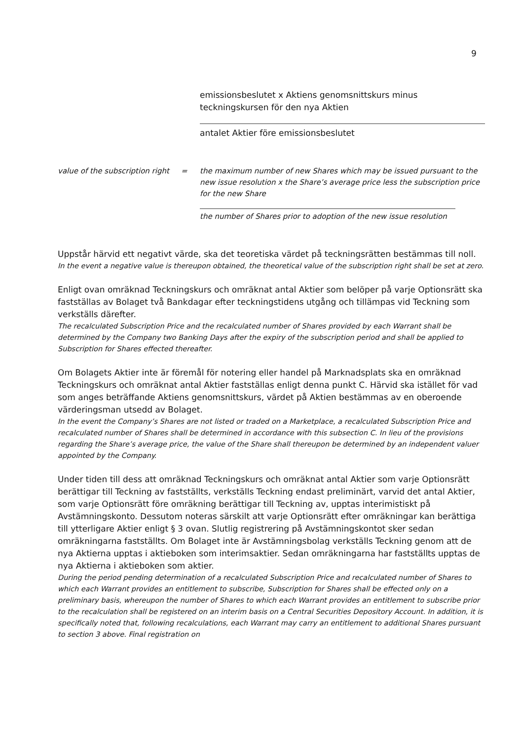9
emissionsbeslutet x Aktiens genomsnittskurs minus teckningskursen för den nya Aktien
antalet Aktier före emissionsbeslutet
value of the subscription right
= the maximum number of new Shares which may be issued pursuant to the new issue resolution x the Share’s average price less the subscription price for the new Share
the number of Shares prior to adoption of the new issue resolution
Uppstår härvid ett negativt värde, ska det teoretiska värdet på teckningsrätten bestämmas till noll.
In the event a negative value is thereupon obtained, the theoretical value of the subscription right shall be set at zero.
Enligt ovan omräknad Teckningskurs och omräknat antal Aktier som belöper på varje Optionsrätt ska fastställas av Bolaget två Bankdagar efter teckningstidens utgång och tillämpas vid Teckning som verkställs därefter.
The recalculated Subscription Price and the recalculated number of Shares provided by each Warrant shall be determined by the Company two Banking Days after the expiry of the subscription period and shall be applied to Subscription for Shares effected thereafter.
Om Bolagets Aktier inte är föremål för notering eller handel på Marknadsplats ska en omräknad Teckningskurs och omräknat antal Aktier fastställas enligt denna punkt C. Härvid ska istället för vad som anges beträffande Aktiens genomsnittskurs, värdet på Aktien bestämmas av en oberoende värderingsman utsedd av Bolaget.
In the event the Company’s Shares are not listed or traded on a Marketplace, a recalculated Subscription Price and recalculated number of Shares shall be determined in accordance with this subsection C. In lieu of the provisions regarding the Share’s average price, the value of the Share shall thereupon be determined by an independent valuer appointed by the Company.
Under tiden till dess att omräknad Teckningskurs och omräknat antal Aktier som varje Optionsrätt berättigar till Teckning av fastställts, verkställs Teckning endast preliminärt, varvid det antal Aktier, som varje Optionsrätt före omräkning berättigar till Teckning av, upptas interimistiskt på Avstämningskonto. Dessutom noteras särskilt att varje Optionsrätt efter omräkningar kan berättiga till ytterligare Aktier enligt § 3 ovan. Slutlig registrering på Avstämningskontot sker sedan omräkningarna fastställts. Om Bolaget inte är Avstämningsbolag verkställs Teckning genom att de nya Aktierna upptas i aktieboken som interimsaktier. Sedan omräkningarna har fastställts upptas de nya Aktierna i aktieboken som aktier.
During the period pending determination of a recalculated Subscription Price and recalculated number of Shares to which each Warrant provides an entitlement to subscribe, Subscription for Shares shall be effected only on a preliminary basis, whereupon the number of Shares to which each Warrant provides an entitlement to subscribe prior to the recalculation shall be registered on an interim basis on a Central Securities Depository Account. In addition, it is specifically noted that, following recalculations, each Warrant may carry an entitlement to additional Shares pursuant to section 3 above. Final registration on